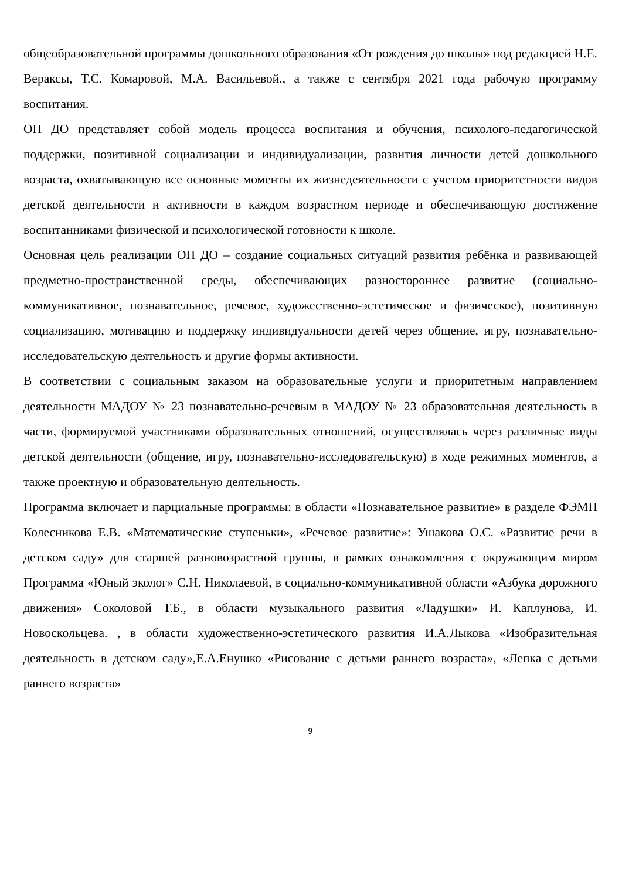общеобразовательной программы дошкольного образования «От рождения до школы» под редакцией Н.Е. Вераксы, Т.С. Комаровой, М.А. Васильевой., а также с сентября 2021 года рабочую программу воспитания.
ОП ДО представляет собой модель процесса воспитания и обучения, психолого-педагогической поддержки, позитивной социализации и индивидуализации, развития личности детей дошкольного возраста, охватывающую все основные моменты их жизнедеятельности с учетом приоритетности видов детской деятельности и активности в каждом возрастном периоде и обеспечивающую достижение воспитанниками физической и психологической готовности к школе.
Основная цель реализации ОП ДО – создание социальных ситуаций развития ребёнка и развивающей предметно-пространственной среды, обеспечивающих разностороннее развитие (социально-коммуникативное, познавательное, речевое, художественно-эстетическое и физическое), позитивную социализацию, мотивацию и поддержку индивидуальности детей через общение, игру, познавательно-исследовательскую деятельность и другие формы активности.
В соответствии с социальным заказом на образовательные услуги и приоритетным направлением деятельности МАДОУ № 23 познавательно-речевым в МАДОУ № 23 образовательная деятельность в части, формируемой участниками образовательных отношений, осуществлялась через различные виды детской деятельности (общение, игру, познавательно-исследовательскую) в ходе режимных моментов, а также проектную и образовательную деятельность.
Программа включает и парциальные программы: в области «Познавательное развитие» в разделе ФЭМП Колесникова Е.В. «Математические ступеньки», «Речевое развитие»: Ушакова О.С. «Развитие речи в детском саду» для старшей разновозрастной группы, в рамках ознакомления с окружающим миром Программа «Юный эколог» С.Н. Николаевой, в социально-коммуникативной области «Азбука дорожного движения» Соколовой Т.Б., в области музыкального развития «Ладушки» И. Каплунова, И. Новоскольцева. , в области художественно-эстетического развития И.А.Лыкова «Изобразительная деятельность в детском саду»,Е.А.Енушко «Рисование с детьми раннего возраста», «Лепка с детьми раннего возраста»
9